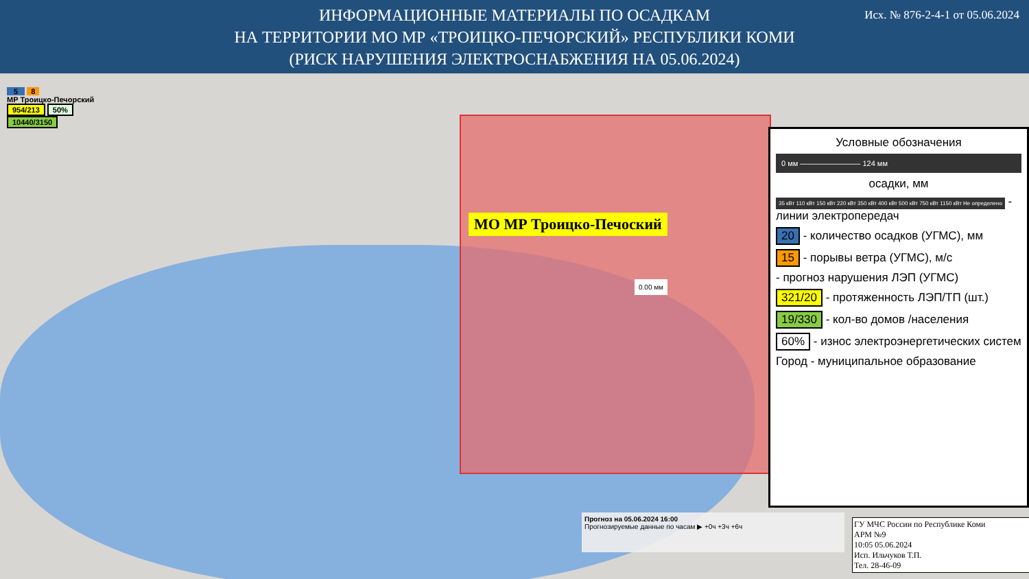ИНФОРМАЦИОННЫЕ МАТЕРИАЛЫ ПО ОСАДКАМ
НА ТЕРРИТОРИИ МО МР «ТРОИЦКО-ПЕЧОРСКИЙ» РЕСПУБЛИКИ КОМИ
(РИСК НАРУШЕНИЯ ЭЛЕКТРОСНАБЖЕНИЯ НА 05.06.2024)
Исх. № 876-2-4-1 от 05.06.2024
5 8
МР Троицко-Печорский
954/213 50%
10440/3150
МО МР Троицко-Печоский
0.00 мм
Условные обозначения
0 мм ———————— 124 мм
осадки, мм
35 кВт 110 кВт 150 кВт 220 кВт 350 кВт 400 кВт 500 кВт 750 кВт 1150 кВт Не определено - линии электропередач
20 - количество осадков (УГМС), мм
15 - порывы ветра (УГМС), м/с
- прогноз нарушения ЛЭП (УГМС)
321/20 - протяженность ЛЭП/ТП (шт.)
19/330 - кол-во домов /населения
60% - износ электроэнергетических систем
Город - муниципальное образование
Прогноз на 05.06.2024 16:00
Прогнозируемые данные по часам ▶ +0ч +3ч +6ч
ГУ МЧС России по Республике Коми
АРМ №9
10:05 05.06.2024
Исп. Ильчуков Т.П.
Тел. 28-46-09